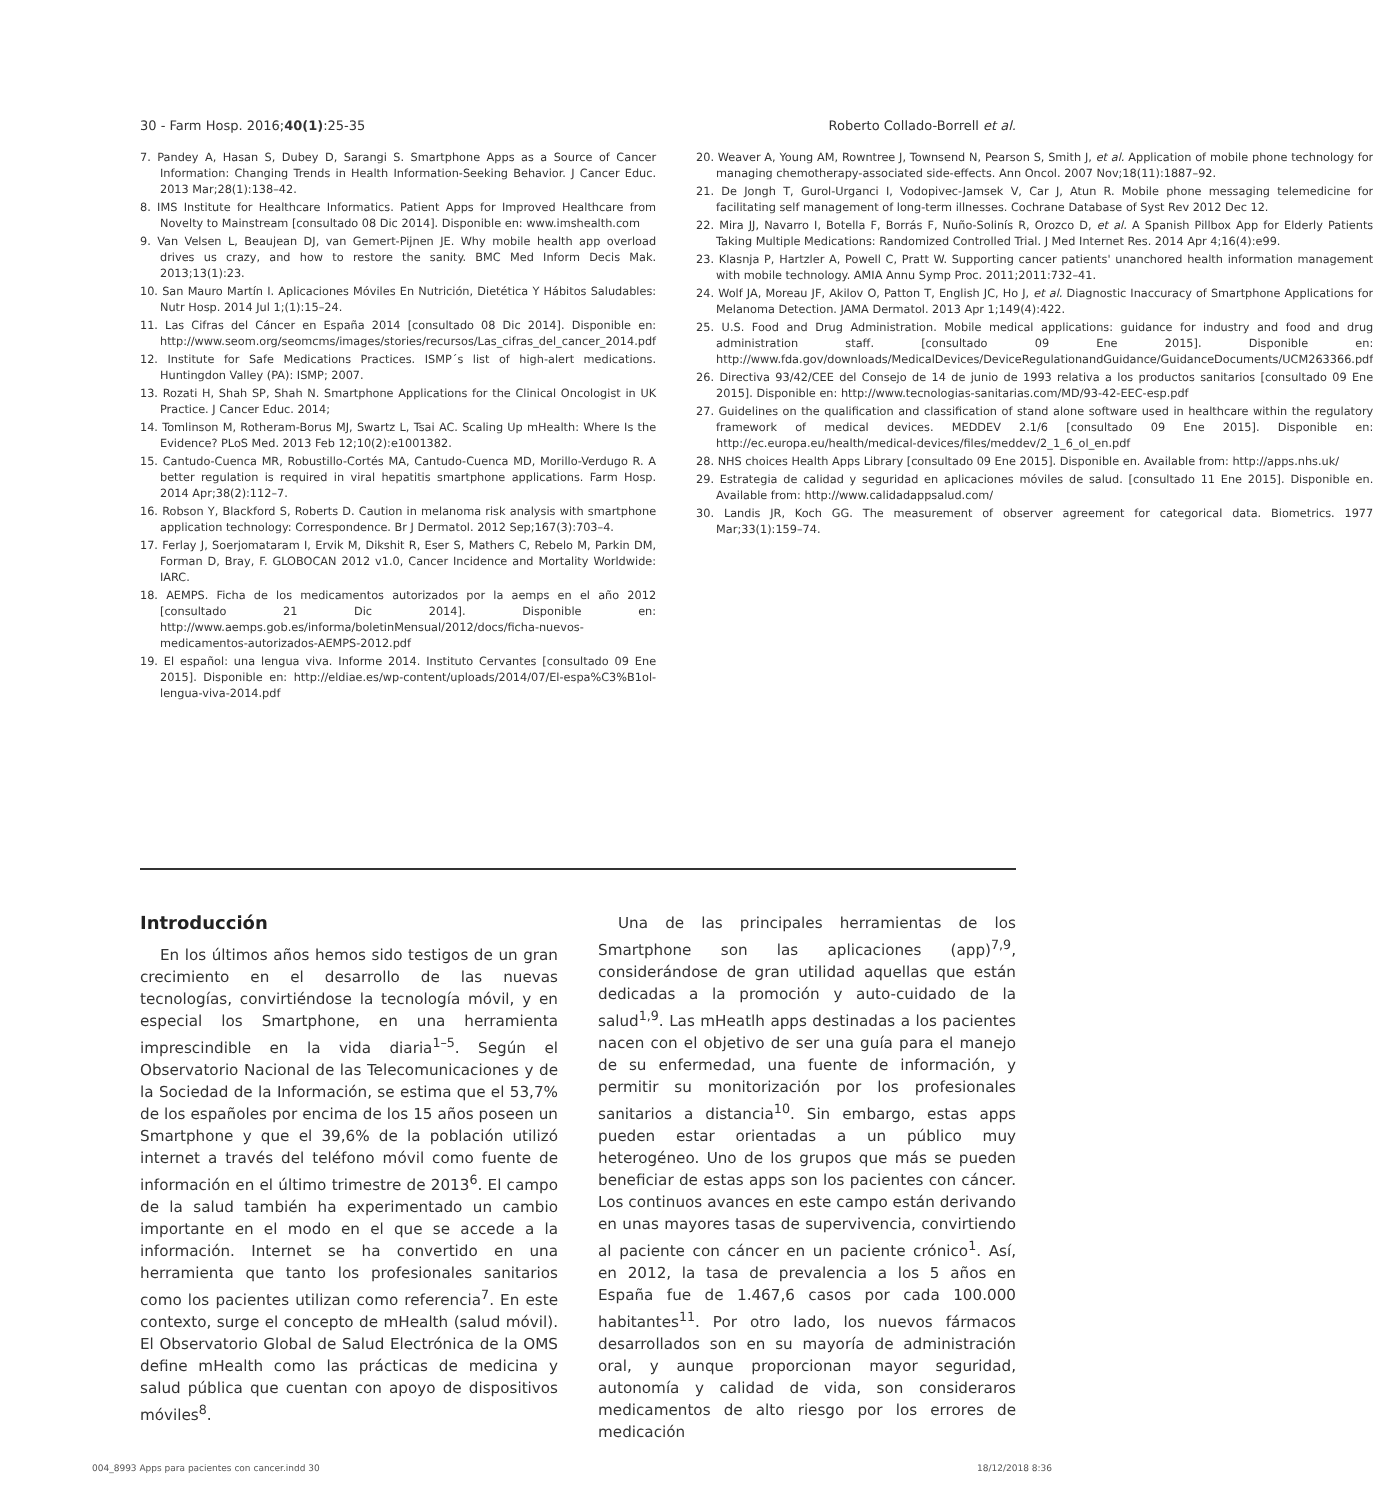30 - Farm Hosp. 2016;40(1):25-35 Roberto Collado-Borrell et al.
7. Pandey A, Hasan S, Dubey D, Sarangi S. Smartphone Apps as a Source of Cancer Information: Changing Trends in Health Information-Seeking Behavior. J Cancer Educ. 2013 Mar;28(1):138–42.
8. IMS Institute for Healthcare Informatics. Patient Apps for Improved Healthcare from Novelty to Mainstream [consultado 08 Dic 2014]. Disponible en: www.imshealth.com
9. Van Velsen L, Beaujean DJ, van Gemert-Pijnen JE. Why mobile health app overload drives us crazy, and how to restore the sanity. BMC Med Inform Decis Mak. 2013;13(1):23.
10. San Mauro Martín I. Aplicaciones Móviles En Nutrición, Dietética Y Hábitos Saludables: Nutr Hosp. 2014 Jul 1;(1):15–24.
11. Las Cifras del Cáncer en España 2014 [consultado 08 Dic 2014]. Disponible en: http://www.seom.org/seomcms/images/stories/recursos/Las_cifras_del_cancer_2014.pdf
12. Institute for Safe Medications Practices. ISMP´s list of high-alert medications. Huntingdon Valley (PA): ISMP; 2007.
13. Rozati H, Shah SP, Shah N. Smartphone Applications for the Clinical Oncologist in UK Practice. J Cancer Educ. 2014;
14. Tomlinson M, Rotheram-Borus MJ, Swartz L, Tsai AC. Scaling Up mHealth: Where Is the Evidence? PLoS Med. 2013 Feb 12;10(2):e1001382.
15. Cantudo-Cuenca MR, Robustillo-Cortés MA, Cantudo-Cuenca MD, Morillo-Verdugo R. A better regulation is required in viral hepatitis smartphone applications. Farm Hosp. 2014 Apr;38(2):112–7.
16. Robson Y, Blackford S, Roberts D. Caution in melanoma risk analysis with smartphone application technology: Correspondence. Br J Dermatol. 2012 Sep;167(3):703–4.
17. Ferlay J, Soerjomataram I, Ervik M, Dikshit R, Eser S, Mathers C, Rebelo M, Parkin DM, Forman D, Bray, F. GLOBOCAN 2012 v1.0, Cancer Incidence and Mortality Worldwide: IARC.
18. AEMPS. Ficha de los medicamentos autorizados por la aemps en el año 2012 [consultado 21 Dic 2014]. Disponible en: http://www.aemps.gob.es/informa/boletinMensual/2012/docs/ficha-nuevos-medicamentos-autorizados-AEMPS-2012.pdf
19. El español: una lengua viva. Informe 2014. Instituto Cervantes [consultado 09 Ene 2015]. Disponible en: http://eldiae.es/wp-content/uploads/2014/07/El-espa%C3%B1ol-lengua-viva-2014.pdf
20. Weaver A, Young AM, Rowntree J, Townsend N, Pearson S, Smith J, et al. Application of mobile phone technology for managing chemotherapy-associated side-effects. Ann Oncol. 2007 Nov;18(11):1887–92.
21. De Jongh T, Gurol-Urganci I, Vodopivec-Jamsek V, Car J, Atun R. Mobile phone messaging telemedicine for facilitating self management of long-term illnesses. Cochrane Database of Syst Rev 2012 Dec 12.
22. Mira JJ, Navarro I, Botella F, Borrás F, Nuño-Solinís R, Orozco D, et al. A Spanish Pillbox App for Elderly Patients Taking Multiple Medications: Randomized Controlled Trial. J Med Internet Res. 2014 Apr 4;16(4):e99.
23. Klasnja P, Hartzler A, Powell C, Pratt W. Supporting cancer patients' unanchored health information management with mobile technology. AMIA Annu Symp Proc. 2011;2011:732–41.
24. Wolf JA, Moreau JF, Akilov O, Patton T, English JC, Ho J, et al. Diagnostic Inaccuracy of Smartphone Applications for Melanoma Detection. JAMA Dermatol. 2013 Apr 1;149(4):422.
25. U.S. Food and Drug Administration. Mobile medical applications: guidance for industry and food and drug administration staff. [consultado 09 Ene 2015]. Disponible en: http://www.fda.gov/downloads/MedicalDevices/DeviceRegulationandGuidance/GuidanceDocuments/UCM263366.pdf
26. Directiva 93/42/CEE del Consejo de 14 de junio de 1993 relativa a los productos sanitarios [consultado 09 Ene 2015]. Disponible en: http://www.tecnologias-sanitarias.com/MD/93-42-EEC-esp.pdf
27. Guidelines on the qualification and classification of stand alone software used in healthcare within the regulatory framework of medical devices. MEDDEV 2.1/6 [consultado 09 Ene 2015]. Disponible en: http://ec.europa.eu/health/medical-devices/files/meddev/2_1_6_ol_en.pdf
28. NHS choices Health Apps Library [consultado 09 Ene 2015]. Disponible en. Available from: http://apps.nhs.uk/
29. Estrategia de calidad y seguridad en aplicaciones móviles de salud. [consultado 11 Ene 2015]. Disponible en. Available from: http://www.calidadappsalud.com/
30. Landis JR, Koch GG. The measurement of observer agreement for categorical data. Biometrics. 1977 Mar;33(1):159–74.
Introducción
En los últimos años hemos sido testigos de un gran crecimiento en el desarrollo de las nuevas tecnologías, convirtiéndose la tecnología móvil, y en especial los Smartphone, en una herramienta imprescindible en la vida diaria<sup>1–5</sup>. Según el Observatorio Nacional de las Telecomunicaciones y de la Sociedad de la Información, se estima que el 53,7% de los españoles por encima de los 15 años poseen un Smartphone y que el 39,6% de la población utilizó internet a través del teléfono móvil como fuente de información en el último trimestre de 2013<sup>6</sup>. El campo de la salud también ha experimentado un cambio importante en el modo en el que se accede a la información. Internet se ha convertido en una herramienta que tanto los profesionales sanitarios como los pacientes utilizan como referencia<sup>7</sup>. En este contexto, surge el concepto de mHealth (salud móvil). El Observatorio Global de Salud Electrónica de la OMS define mHealth como las prácticas de medicina y salud pública que cuentan con apoyo de dispositivos móviles<sup>8</sup>.
Una de las principales herramientas de los Smartphone son las aplicaciones (app)<sup>7,9</sup>, considerándose de gran utilidad aquellas que están dedicadas a la promoción y auto-cuidado de la salud<sup>1,9</sup>. Las mHeatlh apps destinadas a los pacientes nacen con el objetivo de ser una guía para el manejo de su enfermedad, una fuente de información, y permitir su monitorización por los profesionales sanitarios a distancia<sup>10</sup>. Sin embargo, estas apps pueden estar orientadas a un público muy heterogéneo. Uno de los grupos que más se pueden beneficiar de estas apps son los pacientes con cáncer. Los continuos avances en este campo están derivando en unas mayores tasas de supervivencia, convirtiendo al paciente con cáncer en un paciente crónico<sup>1</sup>. Así, en 2012, la tasa de prevalencia a los 5 años en España fue de 1.467,6 casos por cada 100.000 habitantes<sup>11</sup>. Por otro lado, los nuevos fármacos desarrollados son en su mayoría de administración oral, y aunque proporcionan mayor seguridad, autonomía y calidad de vida, son consideraros medicamentos de alto riesgo por los errores de medicación
004_8993 Apps para pacientes con cancer.indd 30 18/12/2018 8:36